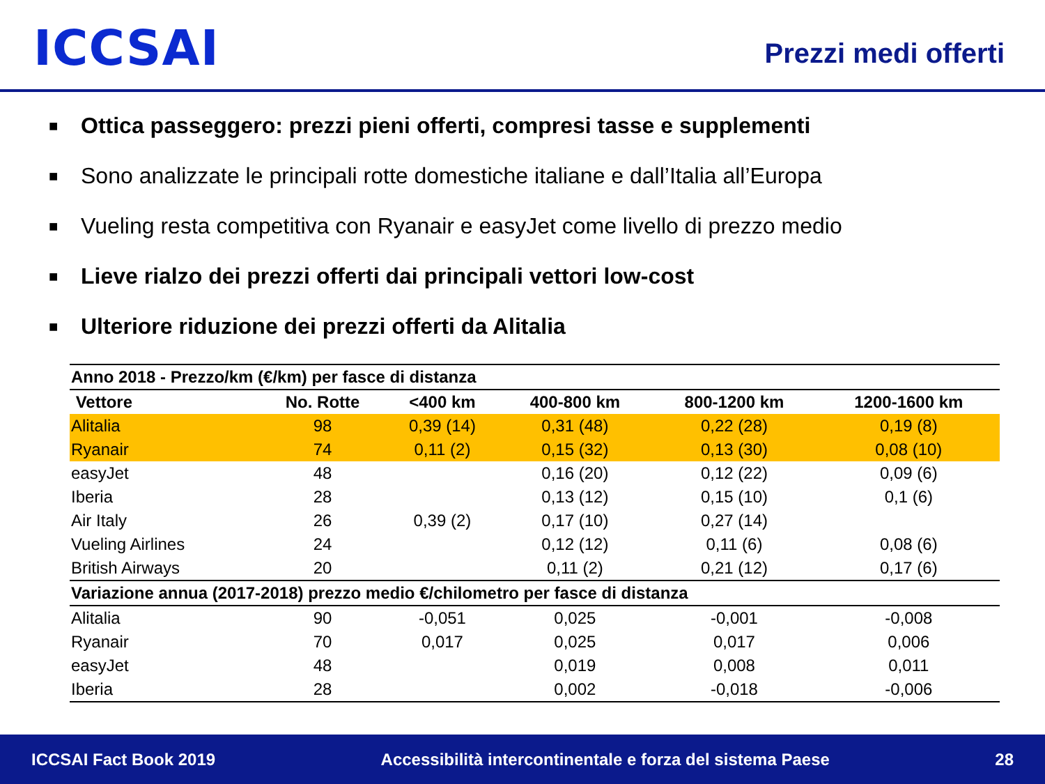ICCSAI
Prezzi medi offerti
■ Ottica passeggero: prezzi pieni offerti, compresi tasse e supplementi
■ Sono analizzate le principali rotte domestiche italiane e dall’Italia all’Europa
■ Vueling resta competitiva con Ryanair e easyJet come livello di prezzo medio
■ Lieve rialzo dei prezzi offerti dai principali vettori low-cost
■ Ulteriore riduzione dei prezzi offerti da Alitalia
| Anno 2018 - Prezzo/km (€/km) per fasce di distanza | | | | | |
| --- | --- | --- | --- | --- | --- |
| Vettore | No. Rotte | <400 km | 400-800 km | 800-1200 km | 1200-1600 km |
| Alitalia | 98 | 0,39 (14) | 0,31 (48) | 0,22 (28) | 0,19 (8) |
| Ryanair | 74 | 0,11 (2) | 0,15 (32) | 0,13 (30) | 0,08 (10) |
| easyJet | 48 | | 0,16 (20) | 0,12 (22) | 0,09 (6) |
| Iberia | 28 | | 0,13 (12) | 0,15 (10) | 0,1 (6) |
| Air Italy | 26 | 0,39 (2) | 0,17 (10) | 0,27 (14) | |
| Vueling Airlines | 24 | | 0,12 (12) | 0,11 (6) | 0,08 (6) |
| British Airways | 20 | | 0,11 (2) | 0,21 (12) | 0,17 (6) |
| Variazione annua (2017-2018) prezzo medio €/chilometro per fasce di distanza | | | | | |
| Alitalia | 90 | -0,051 | 0,025 | -0,001 | -0,008 |
| Ryanair | 70 | 0,017 | 0,025 | 0,017 | 0,006 |
| easyJet | 48 | | 0,019 | 0,008 | 0,011 |
| Iberia | 28 | | 0,002 | -0,018 | -0,006 |
ICCSAI Fact Book 2019 Accessibilità intercontinentale e forza del sistema Paese 28